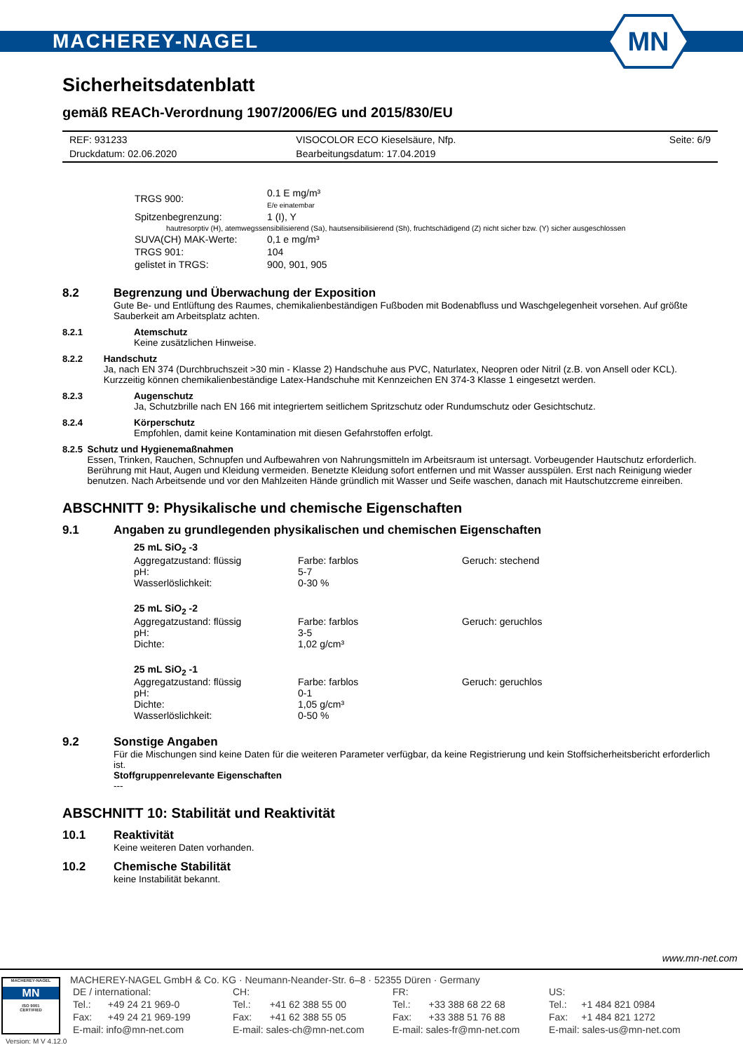MACHEREY-NAGEL
MN
Sicherheitsdatenblatt
gemäß REACh-Verordnung 1907/2006/EG und 2015/830/EU
| REF: 931233 | VISOCOLOR ECO Kieselsäure, Nfp. | Seite: 6/9 |
| Druckdatum: 02.06.2020 | Bearbeitungsdatum: 17.04.2019 | |
| TRGS 900: | 0.1 E mg/m³ E/e einatembar |
| Spitzenbegrenzung: | 1 (I), Y |
| hautresorptiv (H), atemwegssensibilisierend (Sa), hautsensibilisierend (Sh), fruchtschädigend (Z) nicht sicher bzw. (Y) sicher ausgeschlossen | |
| SUVA(CH) MAK-Werte: | 0,1 e mg/m³ |
| TRGS 901: | 104 |
| gelistet in TRGS: | 900, 901, 905 |
8.2 Begrenzung und Überwachung der Exposition
Gute Be- und Entlüftung des Raumes, chemikalienbeständigen Fußboden mit Bodenabfluss und Waschgelegenheit vorsehen. Auf größte Sauberkeit am Arbeitsplatz achten.
8.2.1 Atemschutz
Keine zusätzlichen Hinweise.
8.2.2 Handschutz
Ja, nach EN 374 (Durchbruchszeit >30 min - Klasse 2) Handschuhe aus PVC, Naturlatex, Neopren oder Nitril (z.B. von Ansell oder KCL). Kurzzeitig können chemikalienbeständige Latex-Handschuhe mit Kennzeichen EN 374-3 Klasse 1 eingesetzt werden.
8.2.3 Augenschutz
Ja, Schutzbrille nach EN 166 mit integriertem seitlichem Spritzschutz oder Rundumschutz oder Gesichtschutz.
8.2.4 Körperschutz
Empfohlen, damit keine Kontamination mit diesen Gefahrstoffen erfolgt.
8.2.5 Schutz und Hygienemaßnahmen
Essen, Trinken, Rauchen, Schnupfen und Aufbewahren von Nahrungsmitteln im Arbeitsraum ist untersagt. Vorbeugender Hautschutz erforderlich. Berührung mit Haut, Augen und Kleidung vermeiden. Benetzte Kleidung sofort entfernen und mit Wasser ausspülen. Erst nach Reinigung wieder benutzen. Nach Arbeitsende und vor den Mahlzeiten Hände gründlich mit Wasser und Seife waschen, danach mit Hautschutzcreme einreiben.
ABSCHNITT 9: Physikalische und chemische Eigenschaften
9.1 Angaben zu grundlegenden physikalischen und chemischen Eigenschaften
| 25 mL SiO<sub>2</sub> -3 | | |
| Aggregatzustand: flüssig | Farbe: farblos | Geruch: stechend |
| pH: | 5-7 | |
| Wasserlöslichkeit: | 0-30 % | |
| 25 mL SiO<sub>2</sub> -2 | | |
| Aggregatzustand: flüssig | Farbe: farblos | Geruch: geruchlos |
| pH: | 3-5 | |
| Dichte: | 1,02 g/cm³ | |
| 25 mL SiO<sub>2</sub> -1 | | |
| Aggregatzustand: flüssig | Farbe: farblos | Geruch: geruchlos |
| pH: | 0-1 | |
| Dichte: | 1,05 g/cm³ | |
| Wasserlöslichkeit: | 0-50 % | |
9.2 Sonstige Angaben
Für die Mischungen sind keine Daten für die weiteren Parameter verfügbar, da keine Registrierung und kein Stoffsicherheitsbericht erforderlich ist.
Stoffgruppenrelevante Eigenschaften
---
ABSCHNITT 10: Stabilität und Reaktivität
10.1 Reaktivität
Keine weiteren Daten vorhanden.
10.2 Chemische Stabilität
keine Instabilität bekannt.
www.mn-net.com
MACHEREY-NAGEL
MN
ISO 9001
CERTIFIED
Version: M V 4.12.0
MACHEREY-NAGEL GmbH & Co. KG · Neumann-Neander-Str. 6–8 · 52355 Düren · Germany
| DE / international: | | CH: | | FR: | | US: | |
| Tel.: | +49 24 21 969-0 | Tel.: | +41 62 388 55 00 | Tel.: | +33 388 68 22 68 | Tel.: | +1 484 821 0984 |
| Fax: | +49 24 21 969-199 | Fax: | +41 62 388 55 05 | Fax: | +33 388 51 76 88 | Fax: | +1 484 821 1272 |
| E-mail: info@mn-net.com | | E-mail: sales-ch@mn-net.com | | E-mail: sales-fr@mn-net.com | | E-mail: sales-us@mn-net.com | |